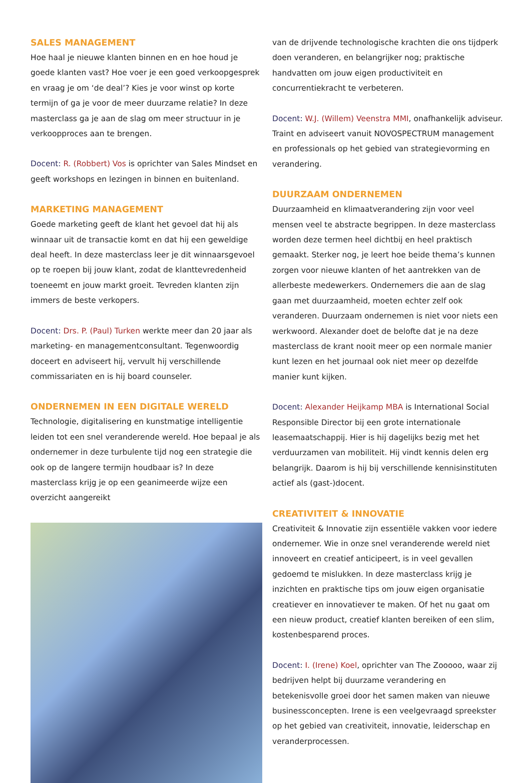SALES MANAGEMENT
Hoe haal je nieuwe klanten binnen en en hoe houd je goede klanten vast? Hoe voer je een goed verkoopgesprek en vraag je om ‘de deal’? Kies je voor winst op korte termijn of ga je voor de meer duurzame relatie? In deze masterclass ga je aan de slag om meer structuur in je verkoopproces aan te brengen.
Docent: R. (Robbert) Vos is oprichter van Sales Mindset en geeft workshops en lezingen in binnen en buitenland.
MARKETING MANAGEMENT
Goede marketing geeft de klant het gevoel dat hij als winnaar uit de transactie komt en dat hij een geweldige deal heeft. In deze masterclass leer je dit winnaarsgevoel op te roepen bij jouw klant, zodat de klanttevredenheid toeneemt en jouw markt groeit. Tevreden klanten zijn immers de beste verkopers.
Docent: Drs. P. (Paul) Turken werkte meer dan 20 jaar als marketing- en managementconsultant. Tegenwoordig doceert en adviseert hij, vervult hij verschillende commissariaten en is hij board counseler.
ONDERNEMEN IN EEN DIGITALE WERELD
Technologie, digitalisering en kunstmatige intelligentie leiden tot een snel veranderende wereld. Hoe bepaal je als ondernemer in deze turbulente tijd nog een strategie die ook op de langere termijn houdbaar is? In deze masterclass krijg je op een geanimeerde wijze een overzicht aangereikt
van de drijvende technologische krachten die ons tijdperk doen veranderen, en belangrijker nog; praktische handvatten om jouw eigen productiviteit en concurrentiekracht te verbeteren.
Docent: W.J. (Willem) Veenstra MMI, onafhankelijk adviseur. Traint en adviseert vanuit NOVOSPECTRUM management en professionals op het gebied van strategievorming en verandering.
DUURZAAM ONDERNEMEN
Duurzaamheid en klimaatverandering zijn voor veel mensen veel te abstracte begrippen. In deze masterclass worden deze termen heel dichtbij en heel praktisch gemaakt. Sterker nog, je leert hoe beide thema’s kunnen zorgen voor nieuwe klanten of het aantrekken van de allerbeste medewerkers. Ondernemers die aan de slag gaan met duurzaamheid, moeten echter zelf ook veranderen. Duurzaam ondernemen is niet voor niets een werkwoord. Alexander doet de belofte dat je na deze masterclass de krant nooit meer op een normale manier kunt lezen en het journaal ook niet meer op dezelfde manier kunt kijken.
Docent: Alexander Heijkamp MBA is International Social Responsible Director bij een grote internationale leasemaatschappij. Hier is hij dagelijks bezig met het verduurzamen van mobiliteit. Hij vindt kennis delen erg belangrijk. Daarom is hij bij verschillende kennisinstituten actief als (gast-)docent.
CREATIVITEIT & INNOVATIE
Creativiteit & Innovatie zijn essentiële vakken voor iedere ondernemer. Wie in onze snel veranderende wereld niet innoveert en creatief anticipeert, is in veel gevallen gedoemd te mislukken. In deze masterclass krijg je inzichten en praktische tips om jouw eigen organisatie creatiever en innovatiever te maken. Of het nu gaat om een nieuw product, creatief klanten bereiken of een slim, kostenbesparend proces.
Docent: I. (Irene) Koel, oprichter van The Zooooo, waar zij bedrijven helpt bij duurzame verandering en betekenisvolle groei door het samen maken van nieuwe businessconcepten. Irene is een veelgevraagd spreekster op het gebied van creativiteit, innovatie, leiderschap en veranderprocessen.